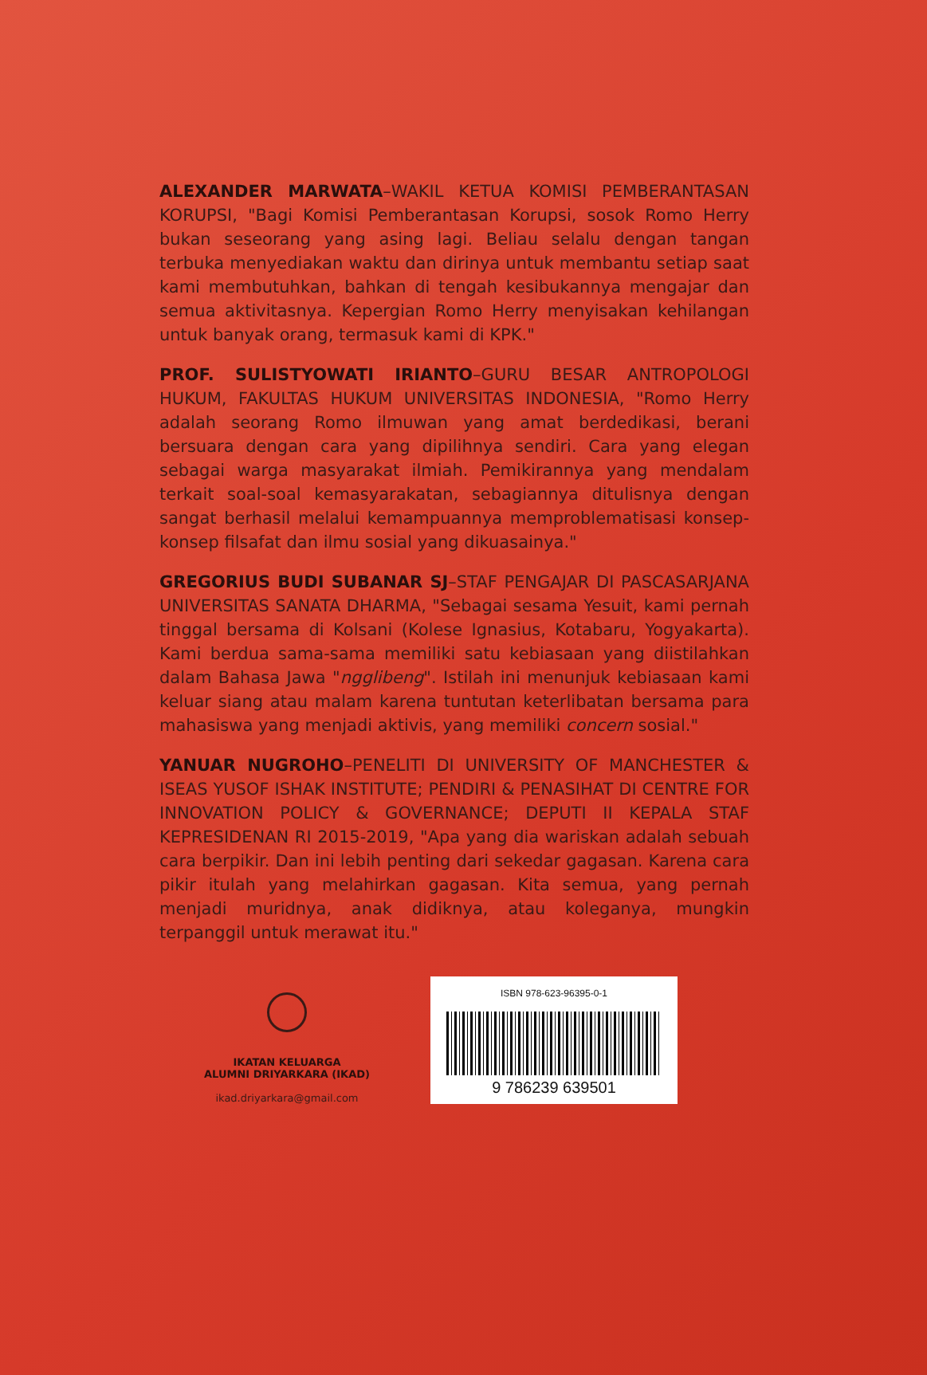ALEXANDER MARWATA–WAKIL KETUA KOMISI PEMBERANTASAN KORUPSI, "Bagi Komisi Pemberantasan Korupsi, sosok Romo Herry bukan seseorang yang asing lagi. Beliau selalu dengan tangan terbuka menyediakan waktu dan dirinya untuk membantu setiap saat kami membutuhkan, bahkan di tengah kesibukannya mengajar dan semua aktivitasnya. Kepergian Romo Herry menyisakan kehilangan untuk banyak orang, termasuk kami di KPK."
PROF. SULISTYOWATI IRIANTO–GURU BESAR ANTROPOLOGI HUKUM, FAKULTAS HUKUM UNIVERSITAS INDONESIA, "Romo Herry adalah seorang Romo ilmuwan yang amat berdedikasi, berani bersuara dengan cara yang dipilihnya sendiri. Cara yang elegan sebagai warga masyarakat ilmiah. Pemikirannya yang mendalam terkait soal-soal kemasyarakatan, sebagiannya ditulisnya dengan sangat berhasil melalui kemampuannya memproblematisasi konsep-konsep filsafat dan ilmu sosial yang dikuasainya."
GREGORIUS BUDI SUBANAR SJ–STAF PENGAJAR DI PASCASARJANA UNIVERSITAS SANATA DHARMA, "Sebagai sesama Yesuit, kami pernah tinggal bersama di Kolsani (Kolese Ignasius, Kotabaru, Yogyakarta). Kami berdua sama-sama memiliki satu kebiasaan yang diistilahkan dalam Bahasa Jawa "ngglibeng". Istilah ini menunjuk kebiasaan kami keluar siang atau malam karena tuntutan keterlibatan bersama para mahasiswa yang menjadi aktivis, yang memiliki concern sosial."
YANUAR NUGROHO–PENELITI DI UNIVERSITY OF MANCHESTER & ISEAS YUSOF ISHAK INSTITUTE; PENDIRI & PENASIHAT DI CENTRE FOR INNOVATION POLICY & GOVERNANCE; DEPUTI II KEPALA STAF KEPRESIDENAN RI 2015-2019, "Apa yang dia wariskan adalah sebuah cara berpikir. Dan ini lebih penting dari sekedar gagasan. Karena cara pikir itulah yang melahirkan gagasan. Kita semua, yang pernah menjadi muridnya, anak didiknya, atau koleganya, mungkin terpanggil untuk merawat itu."
IKATAN KELUARGA
ALUMNI DRIYARKARA (IKAD)
ikad.driyarkara@gmail.com
ISBN 978-623-96395-0-1
9 786239 639501